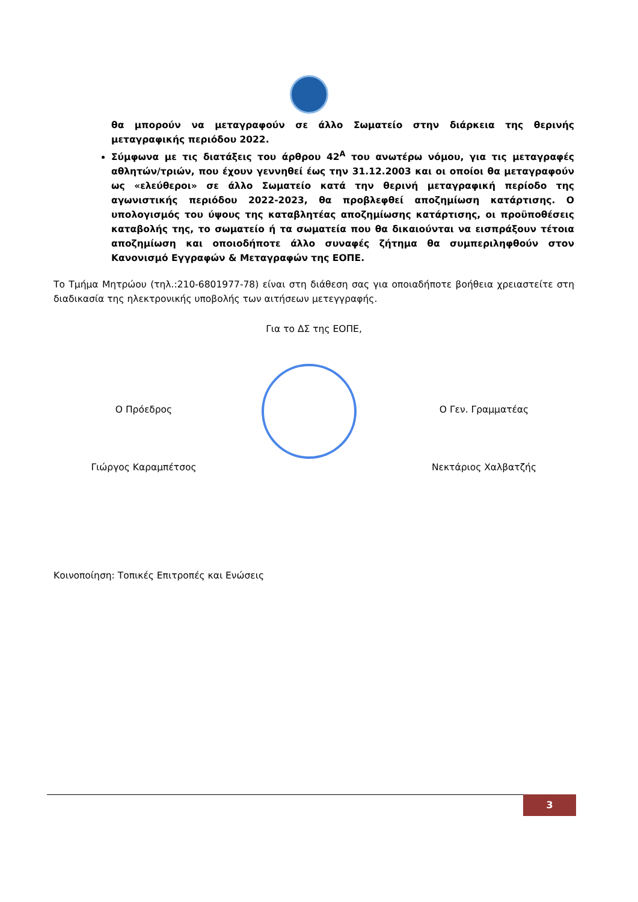θα μπορούν να μεταγραφούν σε άλλο Σωματείο στην διάρκεια της θερινής μεταγραφικής περιόδου 2022.
Σύμφωνα με τις διατάξεις του άρθρου 42<sup>Α</sup> του ανωτέρω νόμου, για τις μεταγραφές αθλητών/τριών, που έχουν γεννηθεί έως την 31.12.2003 και οι οποίοι θα μεταγραφούν ως «ελεύθεροι» σε άλλο Σωματείο κατά την θερινή μεταγραφική περίοδο της αγωνιστικής περιόδου 2022-2023, θα προβλεφθεί αποζημίωση κατάρτισης. Ο υπολογισμός του ύψους της καταβλητέας αποζημίωσης κατάρτισης, οι προϋποθέσεις καταβολής της, το σωματείο ή τα σωματεία που θα δικαιούνται να εισπράξουν τέτοια αποζημίωση και οποιοδήποτε άλλο συναφές ζήτημα θα συμπεριληφθούν στον Κανονισμό Εγγραφών & Μεταγραφών της ΕΟΠΕ.
Το Τμήμα Μητρώου (τηλ.:210-6801977-78) είναι στη διάθεση σας για οποιαδήποτε βοήθεια χρειαστείτε στη διαδικασία της ηλεκτρονικής υποβολής των αιτήσεων μετεγγραφής.
Για το ΔΣ της ΕΟΠΕ,
Ο Πρόεδρος
Γιώργος Καραμπέτσος
Ο Γεν. Γραμματέας
Νεκτάριος Χαλβατζής
Κοινοποίηση: Τοπικές Επιτροπές και Ενώσεις
3